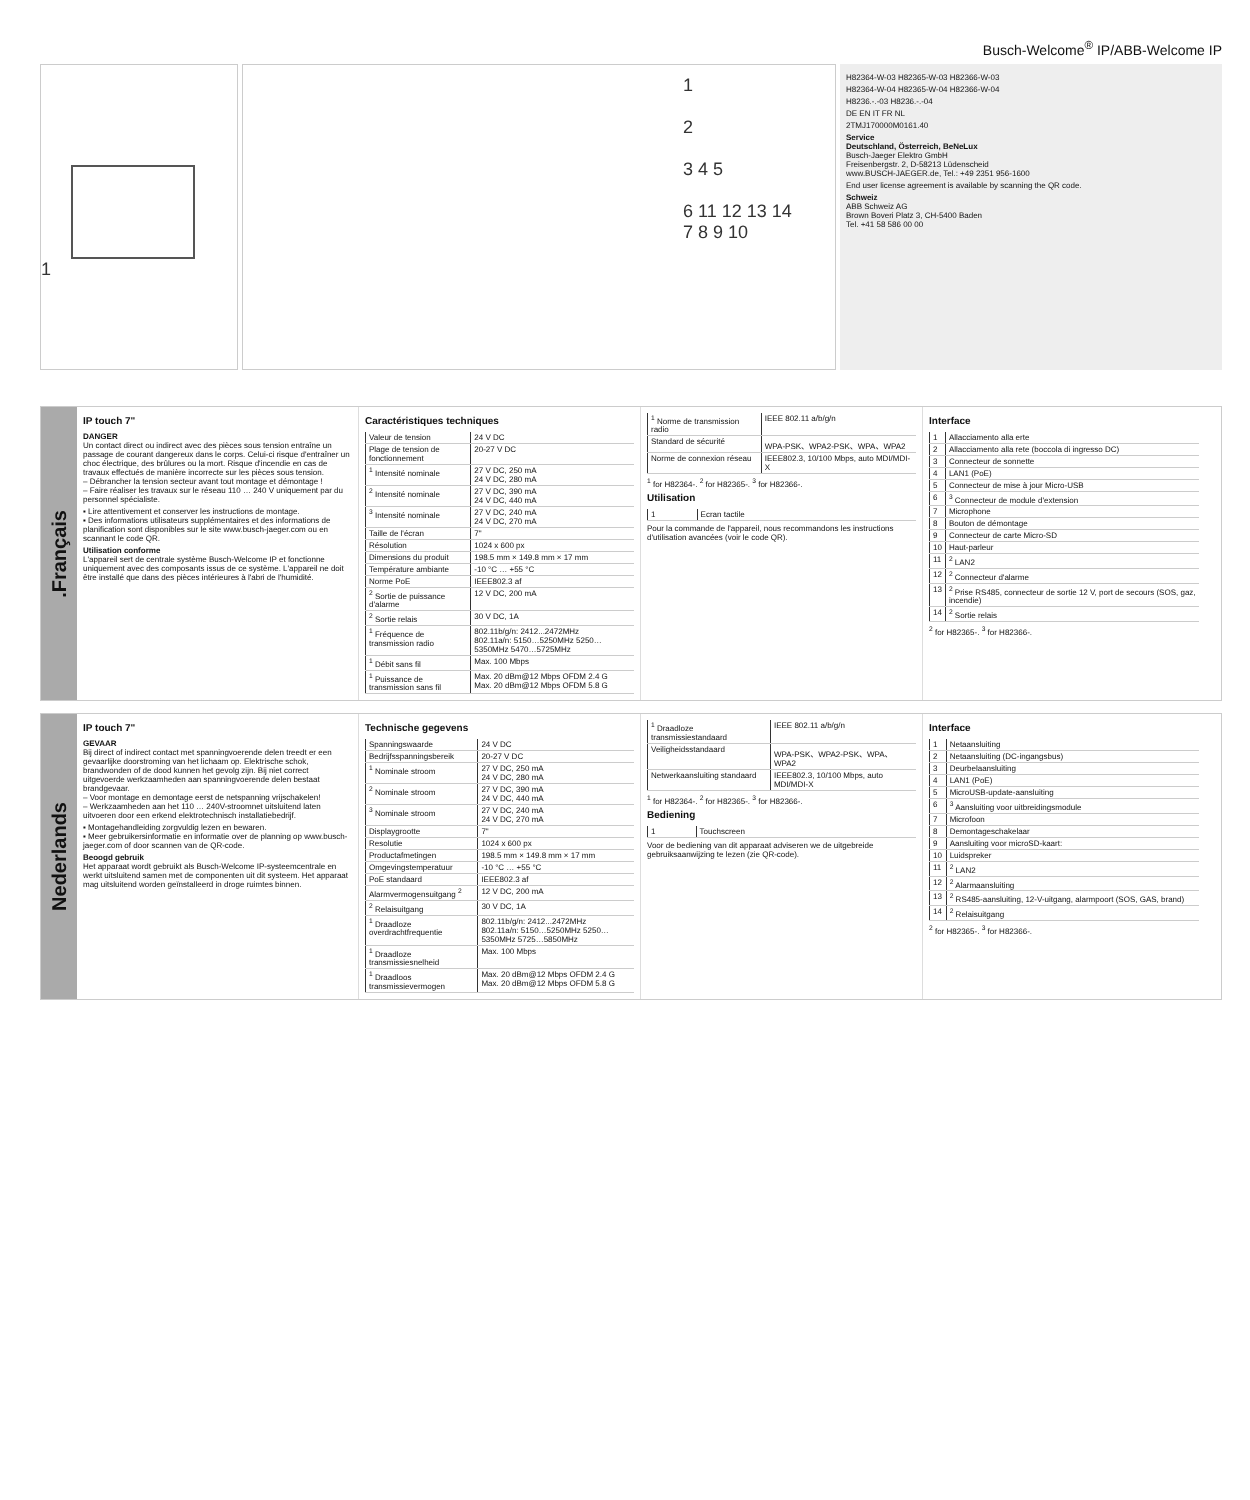Busch-Welcome<sup>®</sup> IP/ABB-Welcome IP
1
1
2
3 4 5
6 11 12 13 14
7 8 9 10
H82364-W-03 H82365-W-03 H82366-W-03
H82364-W-04 H82365-W-04 H82366-W-04
H8236.-.-03 H8236.-.-04
DE EN IT FR NL
2TMJ170000M0161.40
Service
Deutschland, Österreich, BeNeLux
Busch-Jaeger Elektro GmbH
Freisenbergstr. 2, D-58213 Lüdenscheid
www.BUSCH-JAEGER.de, Tel.: +49 2351 956-1600
End user license agreement is available by scanning the QR code.
Schweiz
ABB Schweiz AG
Brown Boveri Platz 3, CH-5400 Baden
Tel. +41 58 586 00 00
.Français
IP touch 7"
DANGER
Un contact direct ou indirect avec des pièces sous tension entraîne un passage de courant dangereux dans le corps. Celui-ci risque d'entraîner un choc électrique, des brûlures ou la mort. Risque d'incendie en cas de travaux effectués de manière incorrecte sur les pièces sous tension.
– Débrancher la tension secteur avant tout montage et démontage !
– Faire réaliser les travaux sur le réseau 110 … 240 V uniquement par du personnel spécialiste.
▪ Lire attentivement et conserver les instructions de montage.
▪ Des informations utilisateurs supplémentaires et des informations de planification sont disponibles sur le site www.busch-jaeger.com ou en scannant le code QR.
Utilisation conforme
L'appareil sert de centrale système Busch-Welcome IP et fonctionne uniquement avec des composants issus de ce système. L'appareil ne doit être installé que dans des pièces intérieures à l'abri de l'humidité.
Caractéristiques techniques
| Valeur de tension | 24 V DC |
| Plage de tension de fonctionnement | 20-27 V DC |
| <sup>1</sup> Intensité nominale | 27 V DC, 250 mA 24 V DC, 280 mA |
| <sup>2</sup> Intensité nominale | 27 V DC, 390 mA 24 V DC, 440 mA |
| <sup>3</sup> Intensité nominale | 27 V DC, 240 mA 24 V DC, 270 mA |
| Taille de l'écran | 7" |
| Résolution | 1024 x 600 px |
| Dimensions du produit | 198.5 mm × 149.8 mm × 17 mm |
| Température ambiante | -10 °C … +55 °C |
| Norme PoE | IEEE802.3 af |
| <sup>2</sup> Sortie de puissance d'alarme | 12 V DC, 200 mA |
| <sup>2</sup> Sortie relais | 30 V DC, 1A |
| <sup>1</sup> Fréquence de transmission radio | 802.11b/g/n: 2412...2472MHz 802.11a/n: 5150…5250MHz 5250…5350MHz 5470…5725MHz |
| <sup>1</sup> Débit sans fil | Max. 100 Mbps |
| <sup>1</sup> Puissance de transmission sans fil | Max. 20 dBm@12 Mbps OFDM 2.4 G Max. 20 dBm@12 Mbps OFDM 5.8 G |
| <sup>1</sup> Norme de transmission radio | IEEE 802.11 a/b/g/n |
| Standard de sécurité | WPA-PSK、WPA2-PSK、WPA、WPA2 |
| Norme de connexion réseau | IEEE802.3, 10/100 Mbps, auto MDI/MDI-X |
<sup>1</sup> for H82364-. <sup>2</sup> for H82365-. <sup>3</sup> for H82366-.
Utilisation
| 1 | Ecran tactile |
Pour la commande de l'appareil, nous recommandons les instructions d'utilisation avancées (voir le code QR).
Interface
| 1 | Allacciamento alla erte |
| 2 | Allacciamento alla rete (boccola di ingresso DC) |
| 3 | Connecteur de sonnette |
| 4 | LAN1 (PoE) |
| 5 | Connecteur de mise à jour Micro-USB |
| 6 | <sup>3</sup> Connecteur de module d'extension |
| 7 | Microphone |
| 8 | Bouton de démontage |
| 9 | Connecteur de carte Micro-SD |
| 10 | Haut-parleur |
| 11 | <sup>2</sup> LAN2 |
| 12 | <sup>2</sup> Connecteur d'alarme |
| 13 | <sup>2</sup> Prise RS485, connecteur de sortie 12 V, port de secours (SOS, gaz, incendie) |
| 14 | <sup>2</sup> Sortie relais |
<sup>2</sup> for H82365-. <sup>3</sup> for H82366-.
Nederlands
IP touch 7"
GEVAAR
Bij direct of indirect contact met spanningvoerende delen treedt er een gevaarlijke doorstroming van het lichaam op. Elektrische schok, brandwonden of de dood kunnen het gevolg zijn. Bij niet correct uitgevoerde werkzaamheden aan spanningvoerende delen bestaat brandgevaar.
– Voor montage en demontage eerst de netspanning vrijschakelen!
– Werkzaamheden aan het 110 … 240V-stroomnet uitsluitend laten uitvoeren door een erkend elektrotechnisch installatiebedrijf.
▪ Montagehandleiding zorgvuldig lezen en bewaren.
▪ Meer gebruikersinformatie en informatie over de planning op www.busch-jaeger.com of door scannen van de QR-code.
Beoogd gebruik
Het apparaat wordt gebruikt als Busch-Welcome IP-systeemcentrale en werkt uitsluitend samen met de componenten uit dit systeem. Het apparaat mag uitsluitend worden geïnstalleerd in droge ruimtes binnen.
Technische gegevens
| Spanningswaarde | 24 V DC |
| Bedrijfsspanningsbereik | 20-27 V DC |
| <sup>1</sup> Nominale stroom | 27 V DC, 250 mA 24 V DC, 280 mA |
| <sup>2</sup> Nominale stroom | 27 V DC, 390 mA 24 V DC, 440 mA |
| <sup>3</sup> Nominale stroom | 27 V DC, 240 mA 24 V DC, 270 mA |
| Displaygrootte | 7" |
| Resolutie | 1024 x 600 px |
| Productafmetingen | 198.5 mm × 149.8 mm × 17 mm |
| Omgevingstemperatuur | -10 °C … +55 °C |
| PoE standaard | IEEE802.3 af |
| Alarmvermogensuitgang <sup>2</sup> | 12 V DC, 200 mA |
| <sup>2</sup> Relaisuitgang | 30 V DC, 1A |
| <sup>1</sup> Draadloze overdrachtfrequentie | 802.11b/g/n: 2412...2472MHz 802.11a/n: 5150…5250MHz 5250…5350MHz 5725…5850MHz |
| <sup>1</sup> Draadloze transmissiesnelheid | Max. 100 Mbps |
| <sup>1</sup> Draadloos transmissievermogen | Max. 20 dBm@12 Mbps OFDM 2.4 G Max. 20 dBm@12 Mbps OFDM 5.8 G |
| <sup>1</sup> Draadloze transmissiestandaard | IEEE 802.11 a/b/g/n |
| Veiligheidsstandaard | WPA-PSK、WPA2-PSK、WPA、WPA2 |
| Netwerkaansluiting standaard | IEEE802.3, 10/100 Mbps, auto MDI/MDI-X |
<sup>1</sup> for H82364-. <sup>2</sup> for H82365-. <sup>3</sup> for H82366-.
Bediening
| 1 | Touchscreen |
Voor de bediening van dit apparaat adviseren we de uitgebreide gebruiksaanwijzing te lezen (zie QR-code).
Interface
| 1 | Netaansluiting |
| 2 | Netaansluiting (DC-ingangsbus) |
| 3 | Deurbelaansluiting |
| 4 | LAN1 (PoE) |
| 5 | MicroUSB-update-aansluiting |
| 6 | <sup>3</sup> Aansluiting voor uitbreidingsmodule |
| 7 | Microfoon |
| 8 | Demontageschakelaar |
| 9 | Aansluiting voor microSD-kaart: |
| 10 | Luidspreker |
| 11 | <sup>2</sup> LAN2 |
| 12 | <sup>2</sup> Alarmaansluiting |
| 13 | <sup>2</sup> RS485-aansluiting, 12-V-uitgang, alarmpoort (SOS, GAS, brand) |
| 14 | <sup>2</sup> Relaisuitgang |
<sup>2</sup> for H82365-. <sup>3</sup> for H82366-.